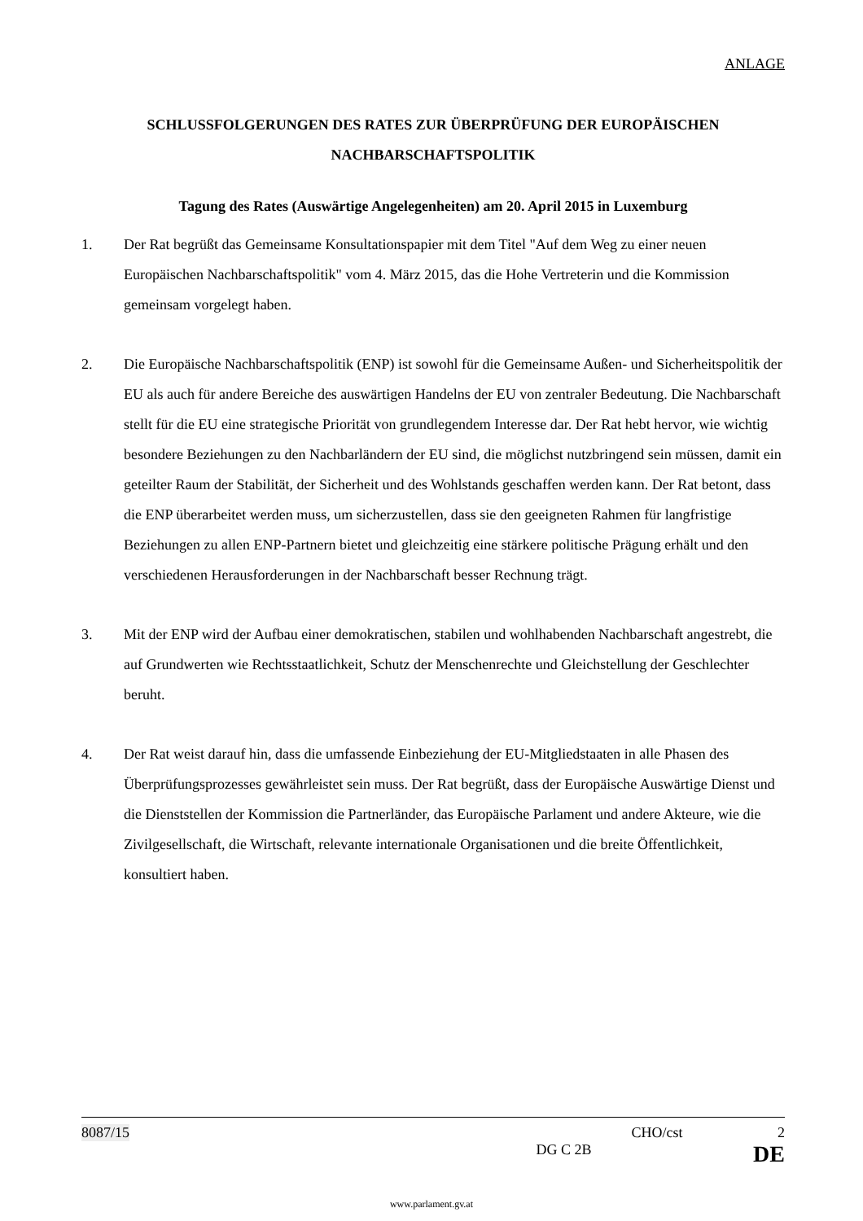ANLAGE
SCHLUSSFOLGERUNGEN DES RATES ZUR ÜBERPRÜFUNG DER EUROPÄISCHEN NACHBARSCHAFTSPOLITIK
Tagung des Rates (Auswärtige Angelegenheiten) am 20. April 2015 in Luxemburg
1. Der Rat begrüßt das Gemeinsame Konsultationspapier mit dem Titel "Auf dem Weg zu einer neuen Europäischen Nachbarschaftspolitik" vom 4. März 2015, das die Hohe Vertreterin und die Kommission gemeinsam vorgelegt haben.
2. Die Europäische Nachbarschaftspolitik (ENP) ist sowohl für die Gemeinsame Außen- und Sicherheitspolitik der EU als auch für andere Bereiche des auswärtigen Handelns der EU von zentraler Bedeutung. Die Nachbarschaft stellt für die EU eine strategische Priorität von grundlegendem Interesse dar. Der Rat hebt hervor, wie wichtig besondere Beziehungen zu den Nachbarländern der EU sind, die möglichst nutzbringend sein müssen, damit ein geteilter Raum der Stabilität, der Sicherheit und des Wohlstands geschaffen werden kann. Der Rat betont, dass die ENP überarbeitet werden muss, um sicherzustellen, dass sie den geeigneten Rahmen für langfristige Beziehungen zu allen ENP-Partnern bietet und gleichzeitig eine stärkere politische Prägung erhält und den verschiedenen Herausforderungen in der Nachbarschaft besser Rechnung trägt.
3. Mit der ENP wird der Aufbau einer demokratischen, stabilen und wohlhabenden Nachbarschaft angestrebt, die auf Grundwerten wie Rechtsstaatlichkeit, Schutz der Menschenrechte und Gleichstellung der Geschlechter beruht.
4. Der Rat weist darauf hin, dass die umfassende Einbeziehung der EU-Mitgliedstaaten in alle Phasen des Überprüfungsprozesses gewährleistet sein muss. Der Rat begrüßt, dass der Europäische Auswärtige Dienst und die Dienststellen der Kommission die Partnerländer, das Europäische Parlament und andere Akteure, wie die Zivilgesellschaft, die Wirtschaft, relevante internationale Organisationen und die breite Öffentlichkeit, konsultiert haben.
8087/15 CHO/cst 2
DG C 2B DE
www.parlament.gv.at